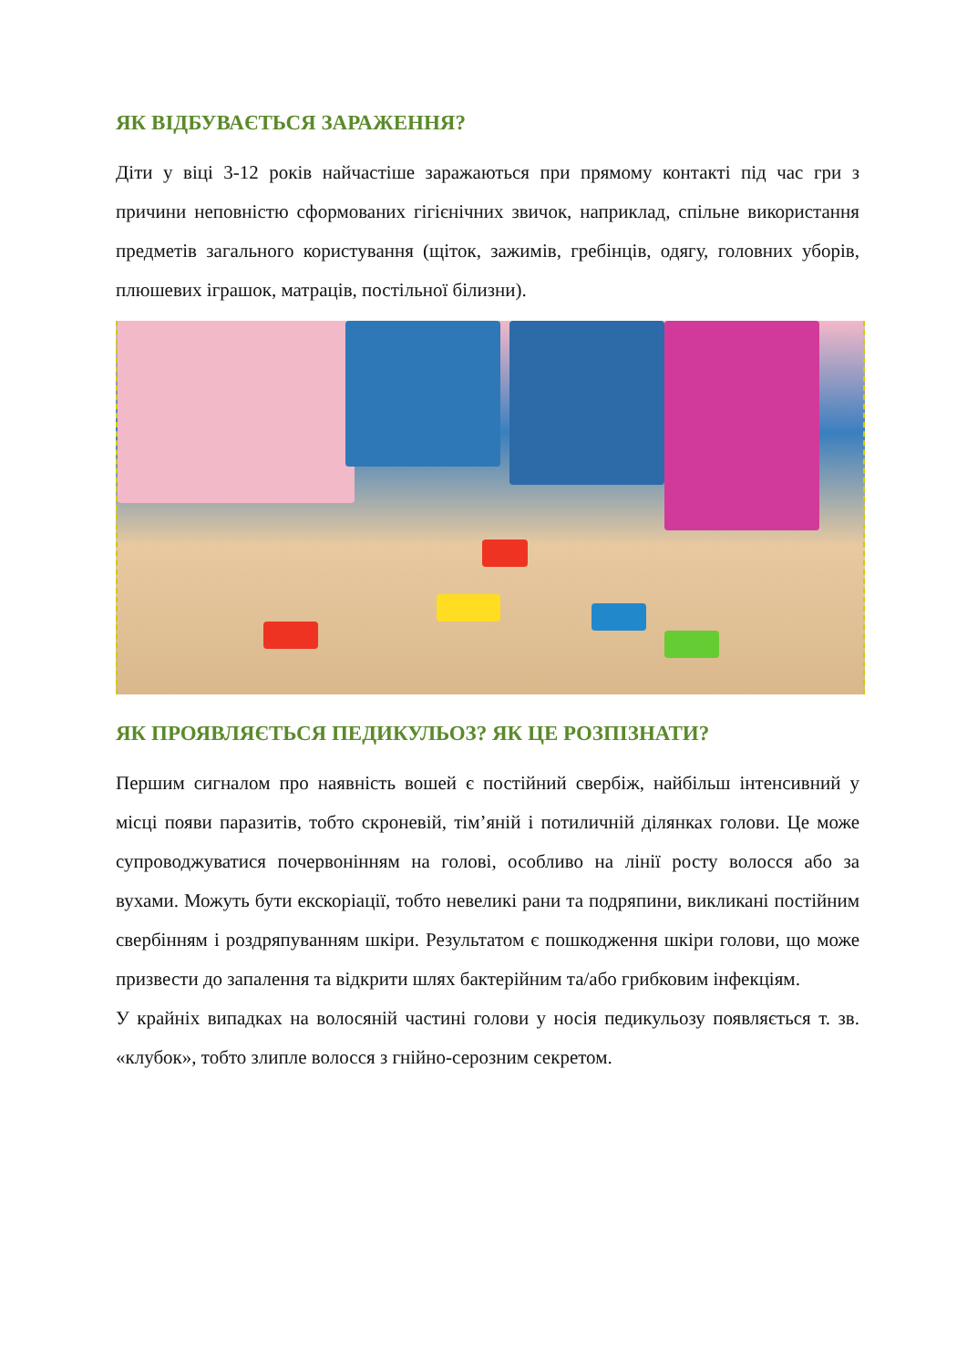ЯК ВІДБУВАЄТЬСЯ ЗАРАЖЕННЯ?
Діти у віці 3-12 років найчастіше заражаються при прямому контакті під час гри з причини неповністю сформованих гігієнічних звичок, наприклад, спільне використання предметів загального користування (щіток, зажимів, гребінців, одягу, головних уборів, плюшевих іграшок, матраців, постільної білизни).
ЯК ПРОЯВЛЯЄТЬСЯ ПЕДИКУЛЬОЗ? ЯК ЦЕ РОЗПІЗНАТИ?
Першим сигналом про наявність вошей є постійний свербіж, найбільш інтенсивний у місці появи паразитів, тобто скроневій, тім’яній і потиличній ділянках голови. Це може супроводжуватися почервонінням на голові, особливо на лінії росту волосся або за вухами. Можуть бути екскоріації, тобто невеликі рани та подряпини, викликані постійним свербінням і роздряпуванням шкіри. Результатом є пошкодження шкіри голови, що може призвести до запалення та відкрити шлях бактерійним та/або грибковим інфекціям.
У крайніх випадках на волосяній частині голови у носія педикульозу появляється т. зв. «клубок», тобто злипле волосся з гнійно-серозним секретом.